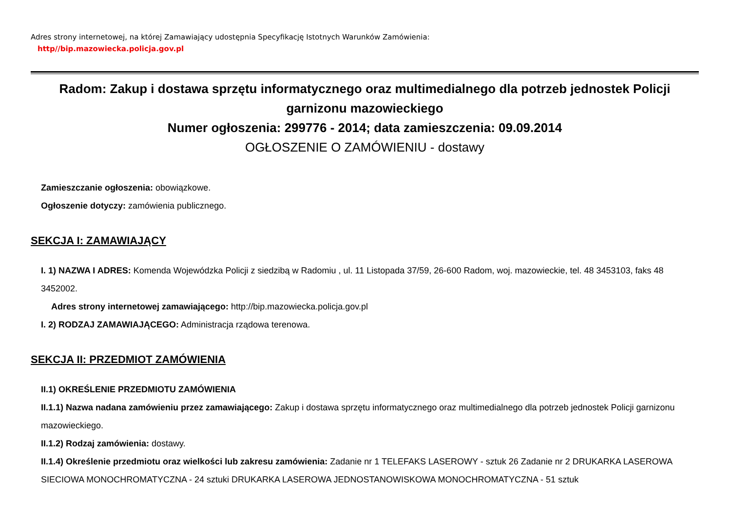Adres strony internetowej, na której Zamawiający udostępnia Specyfikację Istotnych Warunków Zamówienia:
http//bip.mazowiecka.policja.gov.pl
Radom: Zakup i dostawa sprzętu informatycznego oraz multimedialnego dla potrzeb jednostek Policji garnizonu mazowieckiego
Numer ogłoszenia: 299776 - 2014; data zamieszczenia: 09.09.2014
OGŁOSZENIE O ZAMÓWIENIU - dostawy
Zamieszczanie ogłoszenia: obowiązkowe.
Ogłoszenie dotyczy: zamówienia publicznego.
SEKCJA I: ZAMAWIAJĄCY
I. 1) NAZWA I ADRES: Komenda Wojewódzka Policji z siedzibą w Radomiu , ul. 11 Listopada 37/59, 26-600 Radom, woj. mazowieckie, tel. 48 3453103, faks 48 3452002.
Adres strony internetowej zamawiającego: http://bip.mazowiecka.policja.gov.pl
I. 2) RODZAJ ZAMAWIAJĄCEGO: Administracja rządowa terenowa.
SEKCJA II: PRZEDMIOT ZAMÓWIENIA
II.1) OKREŚLENIE PRZEDMIOTU ZAMÓWIENIA
II.1.1) Nazwa nadana zamówieniu przez zamawiającego: Zakup i dostawa sprzętu informatycznego oraz multimedialnego dla potrzeb jednostek Policji garnizonu mazowieckiego.
II.1.2) Rodzaj zamówienia: dostawy.
II.1.4) Określenie przedmiotu oraz wielkości lub zakresu zamówienia: Zadanie nr 1 TELEFAKS LASEROWY - sztuk 26 Zadanie nr 2 DRUKARKA LASEROWA SIECIOWA MONOCHROMATYCZNA - 24 sztuki DRUKARKA LASEROWA JEDNOSTANOWISKOWA MONOCHROMATYCZNA - 51 sztuk